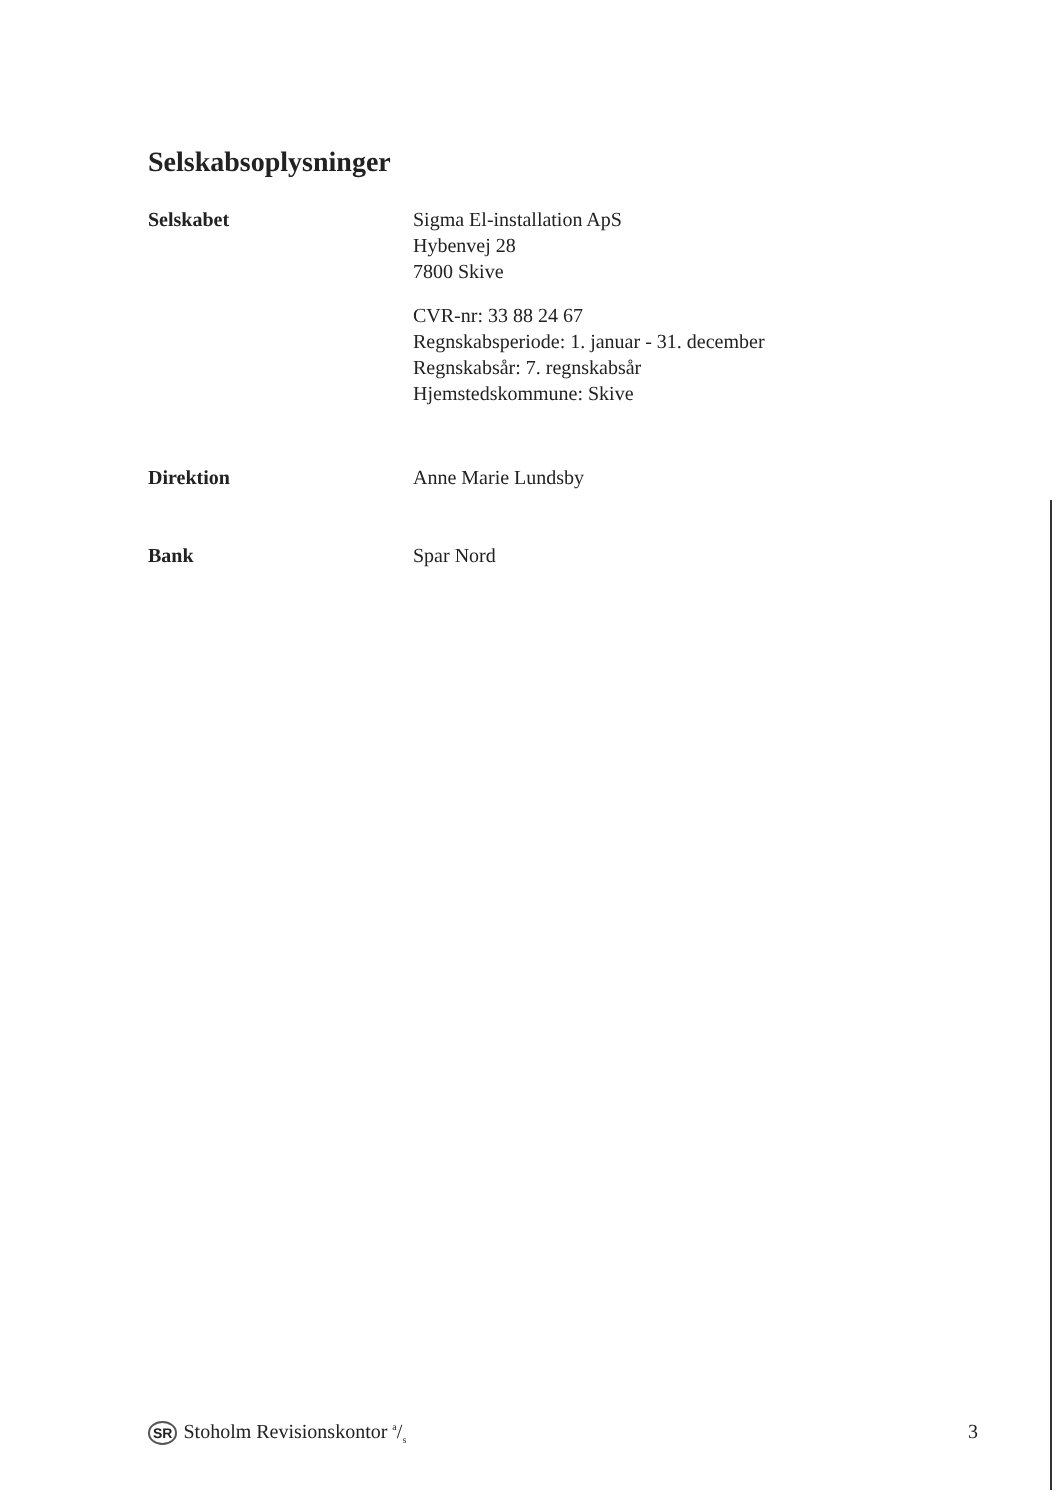Selskabsoplysninger
Selskabet Sigma El-installation ApS
Hybenvej 28
7800 Skive
CVR-nr: 33 88 24 67
Regnskabsperiode: 1. januar - 31. december
Regnskabsår: 7. regnskabsår
Hjemstedskommune: Skive
Direktion Anne Marie Lundsby
Bank Spar Nord
SR Stoholm Revisionskontor a/s
3